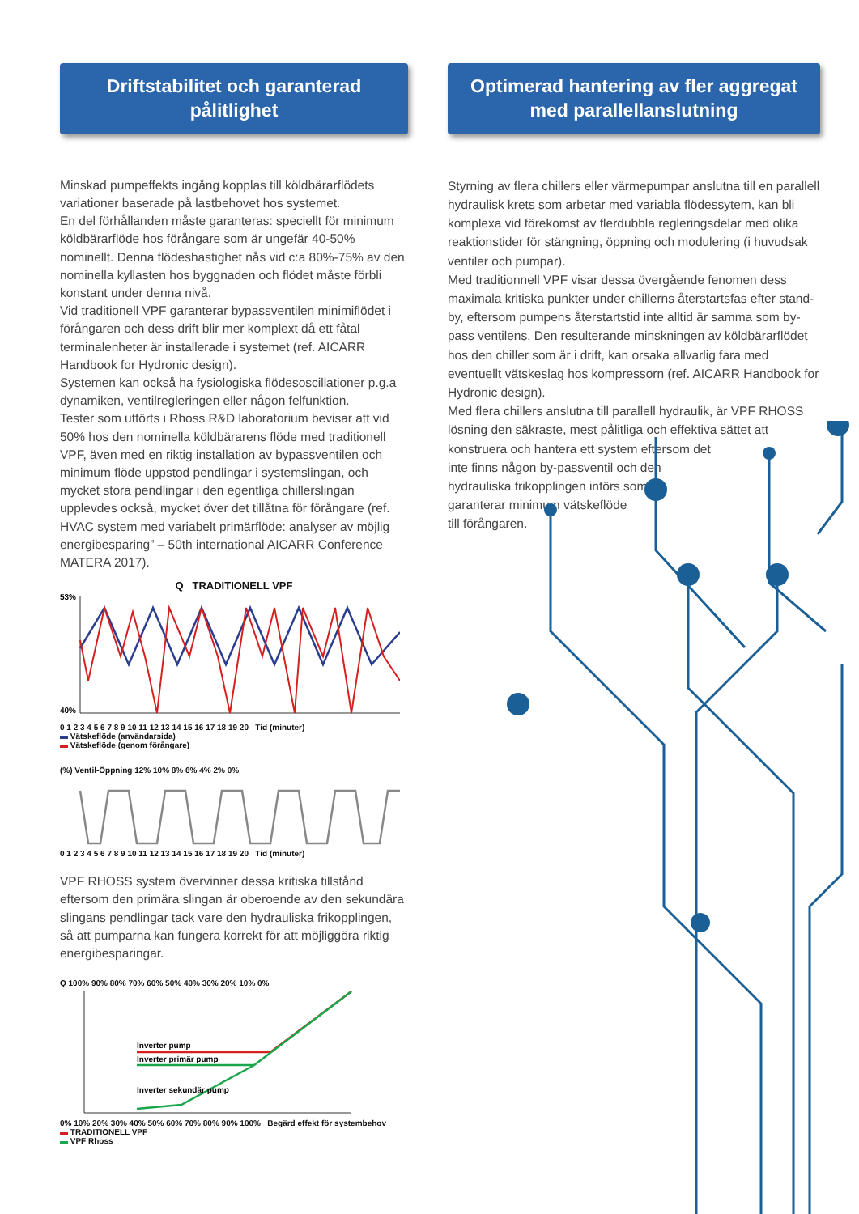Driftstabilitet och garanterad
pålitlighet
Minskad pumpeffekts ingång kopplas till köldbärarflödets variationer baserade på lastbehovet hos systemet.
En del förhållanden måste garanteras: speciellt för minimum köldbärarflöde hos förångare som är ungefär 40-50% nominellt. Denna flödeshastighet nås vid c:a 80%-75% av den nominella kyllasten hos byggnaden och flödet måste förbli konstant under denna nivå.
Vid traditionell VPF garanterar bypassventilen minimiflödet i förångaren och dess drift blir mer komplext då ett fåtal terminalenheter är installerade i systemet (ref. AICARR Handbook for Hydronic design).
Systemen kan också ha fysiologiska flödesoscillationer p.g.a dynamiken, ventilregleringen eller någon felfunktion.
Tester som utförts i Rhoss R&D laboratorium bevisar att vid 50% hos den nominella köldbärarens flöde med traditionell VPF, även med en riktig installation av bypassventilen och minimum flöde uppstod pendlingar i systemslingan, och mycket stora pendlingar i den egentliga chillerslingan upplevdes också, mycket över det tillåtna för förångare (ref. HVAC system med variabelt primärflöde: analyser av möjlig energibesparing” – 50th international AICARR Conference MATERA 2017).
Q TRADITIONELL VPF
53%
40%
0 1 2 3 4 5 6 7 8 9 10 11 12 13 14 15 16 17 18 19 20 Tid (minuter)
▬ Vätskeflöde (användarsida)
▬ Vätskeflöde (genom förångare)
(%) Ventil-Öppning 12% 10% 8% 6% 4% 2% 0%
0 1 2 3 4 5 6 7 8 9 10 11 12 13 14 15 16 17 18 19 20 Tid (minuter)
VPF RHOSS system övervinner dessa kritiska tillstånd eftersom den primära slingan är oberoende av den sekundära slingans pendlingar tack vare den hydrauliska frikopplingen, så att pumparna kan fungera korrekt för att möjliggöra riktig energibesparingar.
Q 100% 90% 80% 70% 60% 50% 40% 30% 20% 10% 0%
Inverter pump
Inverter primär pump
Inverter sekundär pump
0% 10% 20% 30% 40% 50% 60% 70% 80% 90% 100% Begärd effekt för systembehov
▬ TRADITIONELL VPF
▬ VPF Rhoss
Optimerad hantering av fler aggregat
med parallellanslutning
Styrning av flera chillers eller värmepumpar anslutna till en parallell hydraulisk krets som arbetar med variabla flödessytem, kan bli komplexa vid förekomst av flerdubbla regleringsdelar med olika reaktionstider för stängning, öppning och modulering (i huvudsak ventiler och pumpar).
Med traditionnell VPF visar dessa övergående fenomen dess maximala kritiska punkter under chillerns återstartsfas efter stand-by, eftersom pumpens återstartstid inte alltid är samma som by-pass ventilens. Den resulterande minskningen av köldbärarflödet hos den chiller som är i drift, kan orsaka allvarlig fara med eventuellt vätskeslag hos kompressorn (ref. AICARR Handbook for Hydronic design).
Med flera chillers anslutna till parallell hydraulik, är VPF RHOSS lösning den säkraste, mest pålitliga och effektiva sättet att konstruera och hantera ett system eftersom det
inte finns någon by-passventil och den
hydrauliska frikopplingen införs som
garanterar minimum vätskeflöde
till förångaren.